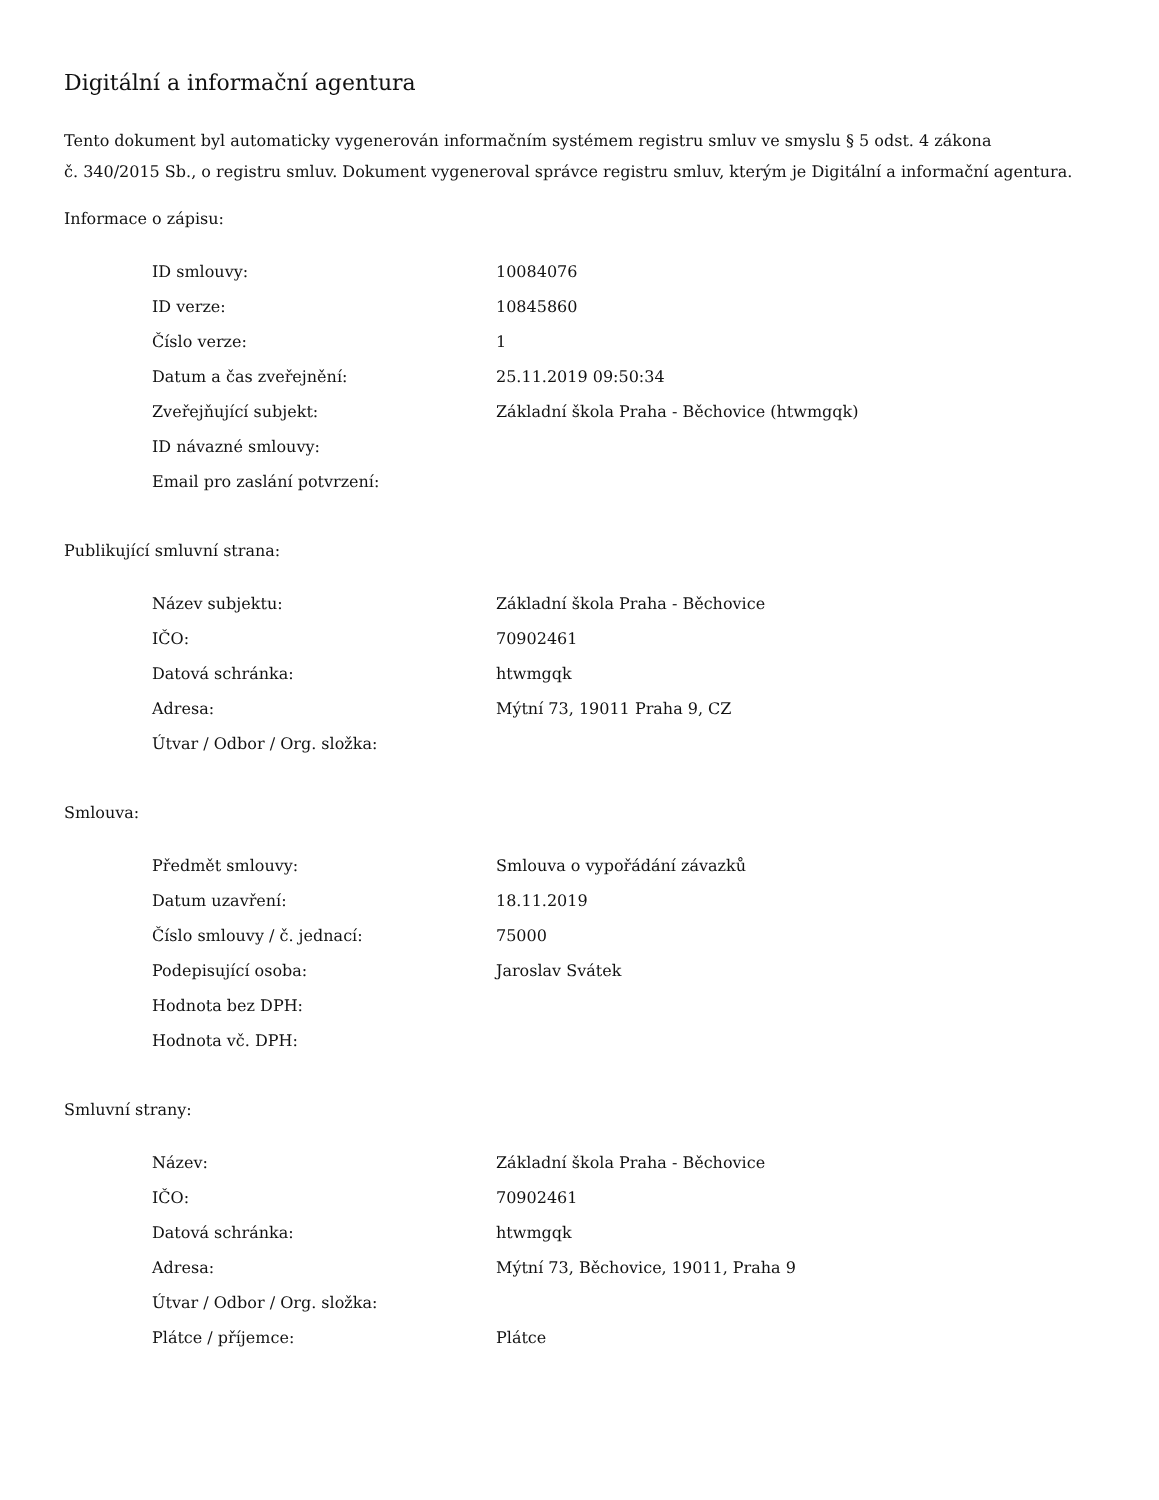Digitální a informační agentura
Tento dokument byl automaticky vygenerován informačním systémem registru smluv ve smyslu § 5 odst. 4 zákona
č. 340/2015 Sb., o registru smluv. Dokument vygeneroval správce registru smluv, kterým je Digitální a informační agentura.
Informace o zápisu:
| ID smlouvy: | 10084076 |
| ID verze: | 10845860 |
| Číslo verze: | 1 |
| Datum a čas zveřejnění: | 25.11.2019 09:50:34 |
| Zveřejňující subjekt: | Základní škola Praha - Běchovice (htwmgqk) |
| ID návazné smlouvy: | |
| Email pro zaslání potvrzení: | |
Publikující smluvní strana:
| Název subjektu: | Základní škola Praha - Běchovice |
| IČO: | 70902461 |
| Datová schránka: | htwmgqk |
| Adresa: | Mýtní 73, 19011 Praha 9, CZ |
| Útvar / Odbor / Org. složka: | |
Smlouva:
| Předmět smlouvy: | Smlouva o vypořádání závazků |
| Datum uzavření: | 18.11.2019 |
| Číslo smlouvy / č. jednací: | 75000 |
| Podepisující osoba: | Jaroslav Svátek |
| Hodnota bez DPH: | |
| Hodnota vč. DPH: | |
Smluvní strany:
| Název: | Základní škola Praha - Běchovice |
| IČO: | 70902461 |
| Datová schránka: | htwmgqk |
| Adresa: | Mýtní 73, Běchovice, 19011, Praha 9 |
| Útvar / Odbor / Org. složka: | |
| Plátce / příjemce: | Plátce |